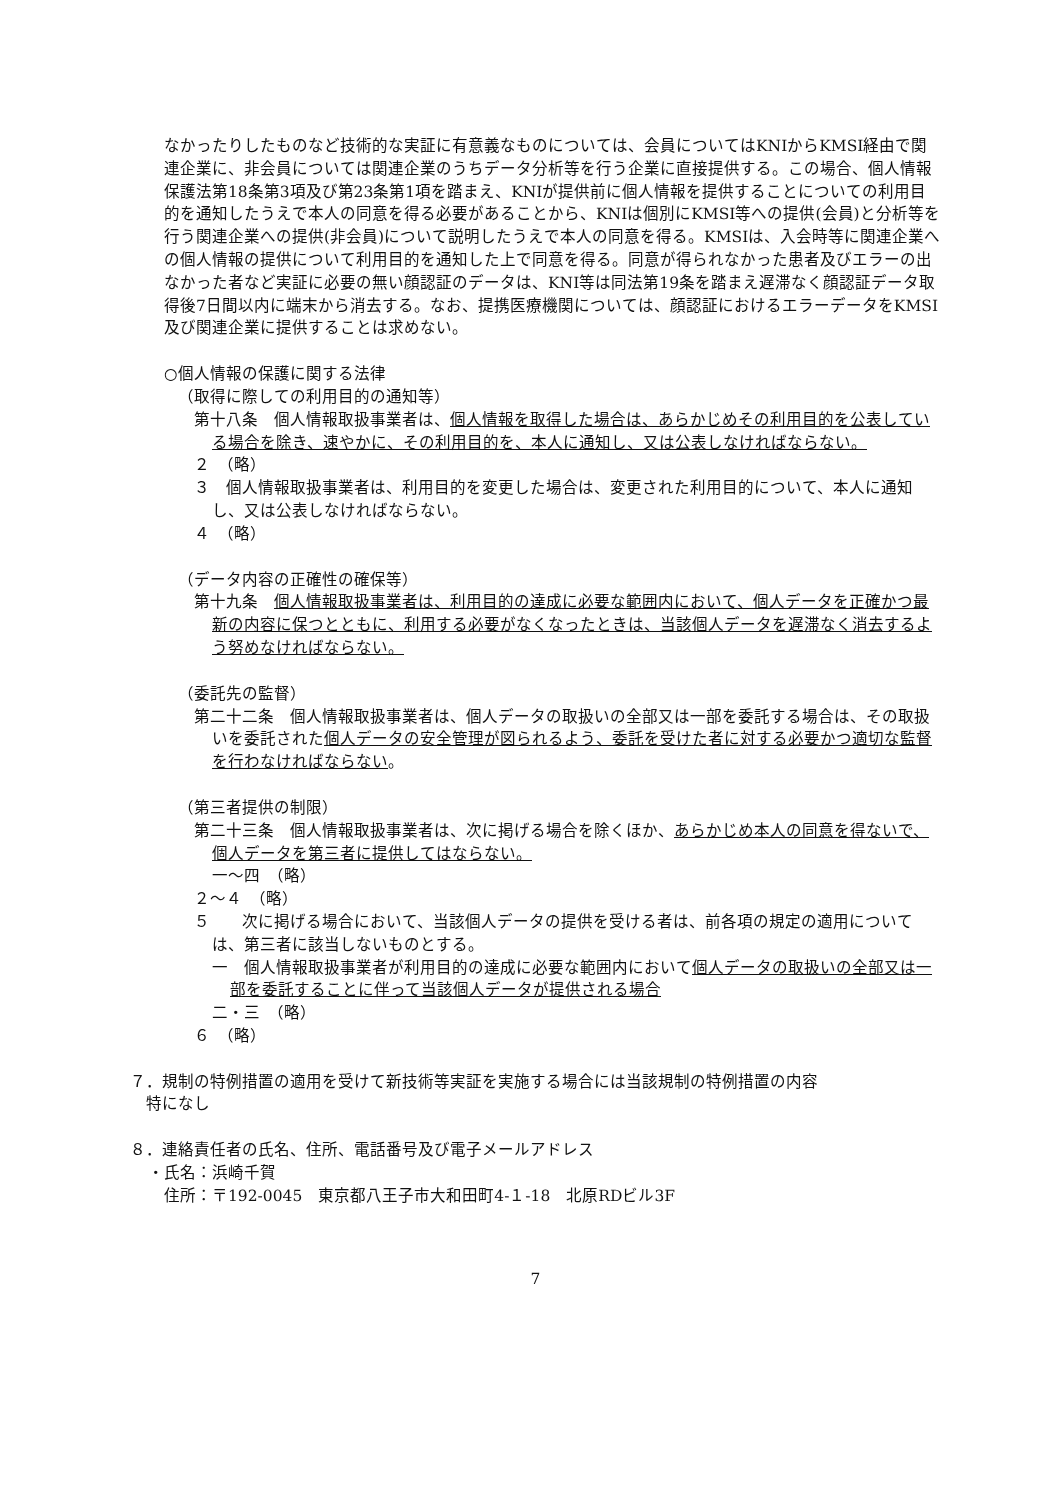なかったりしたものなど技術的な実証に有意義なものについては、会員についてはKNIからKMSI経由で関連企業に、非会員については関連企業のうちデータ分析等を行う企業に直接提供する。この場合、個人情報保護法第18条第3項及び第23条第1項を踏まえ、KNIが提供前に個人情報を提供することについての利用目的を通知したうえで本人の同意を得る必要があることから、KNIは個別にKMSI等への提供(会員)と分析等を行う関連企業への提供(非会員)について説明したうえで本人の同意を得る。KMSIは、入会時等に関連企業への個人情報の提供について利用目的を通知した上で同意を得る。同意が得られなかった患者及びエラーの出なかった者など実証に必要の無い顔認証のデータは、KNI等は同法第19条を踏まえ遅滞なく顔認証データ取得後7日間以内に端末から消去する。なお、提携医療機関については、顔認証におけるエラーデータをKMSI及び関連企業に提供することは求めない。
○個人情報の保護に関する法律
（取得に際しての利用目的の通知等）
第十八条　個人情報取扱事業者は、個人情報を取得した場合は、あらかじめその利用目的を公表している場合を除き、速やかに、その利用目的を、本人に通知し、又は公表しなければならない。
２　（略）
３　個人情報取扱事業者は、利用目的を変更した場合は、変更された利用目的について、本人に通知し、又は公表しなければならない。
４　（略）
（データ内容の正確性の確保等）
第十九条　個人情報取扱事業者は、利用目的の達成に必要な範囲内において、個人データを正確かつ最新の内容に保つとともに、利用する必要がなくなったときは、当該個人データを遅滞なく消去するよう努めなければならない。
（委託先の監督）
第二十二条　個人情報取扱事業者は、個人データの取扱いの全部又は一部を委託する場合は、その取扱いを委託された個人データの安全管理が図られるよう、委託を受けた者に対する必要かつ適切な監督を行わなければならない。
（第三者提供の制限）
第二十三条　個人情報取扱事業者は、次に掲げる場合を除くほか、あらかじめ本人の同意を得ないで、個人データを第三者に提供してはならない。
一～四　（略）
２～４　（略）
５　　次に掲げる場合において、当該個人データの提供を受ける者は、前各項の規定の適用については、第三者に該当しないものとする。
一　個人情報取扱事業者が利用目的の達成に必要な範囲内において個人データの取扱いの全部又は一部を委託することに伴って当該個人データが提供される場合
二・三　（略）
６　（略）
７．規制の特例措置の適用を受けて新技術等実証を実施する場合には当該規制の特例措置の内容
特になし
８．連絡責任者の氏名、住所、電話番号及び電子メールアドレス
・氏名：浜崎千賀
住所：〒192-0045　東京都八王子市大和田町4-１-18　北原RDビル3F
7